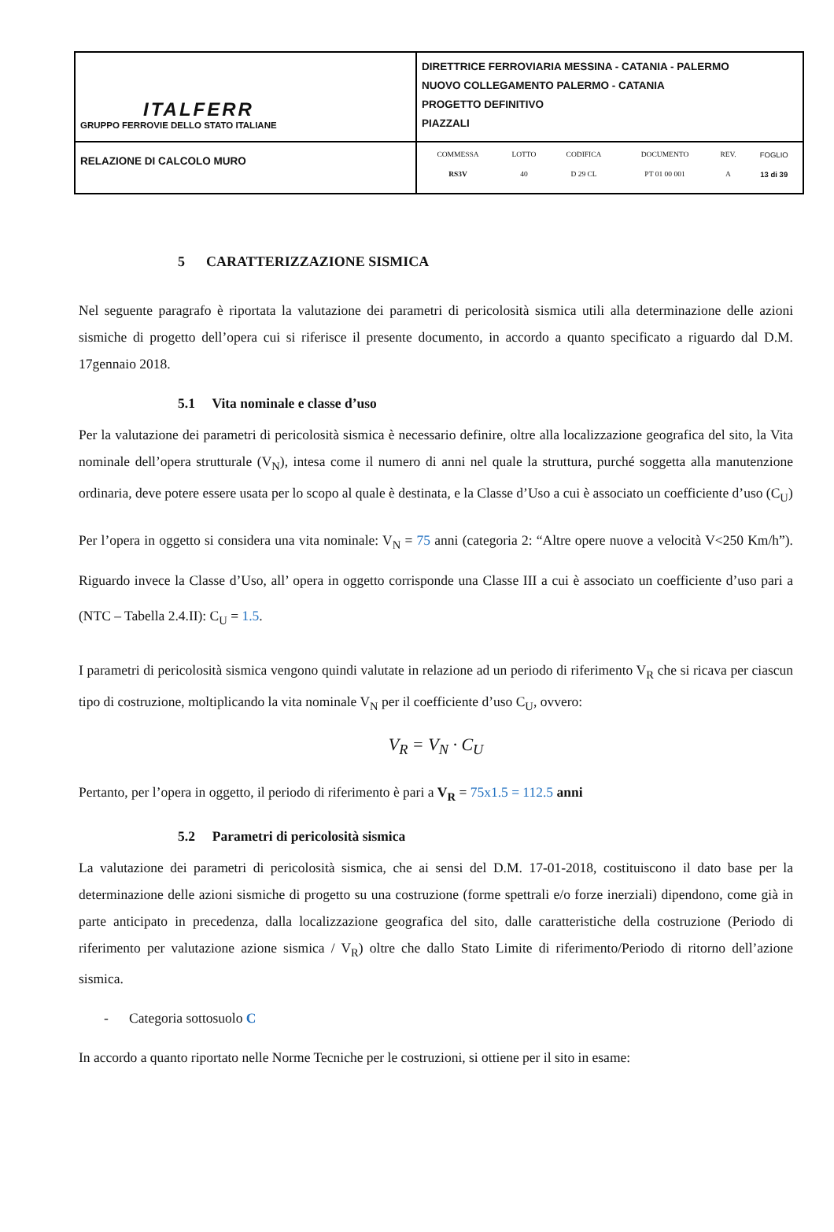| ITALFERR GRUPPO FERROVIE DELLO STATO ITALIANE | DIRETTRICE FERROVIARIA MESSINA - CATANIA - PALERMO NUOVO COLLEGAMENTO PALERMO - CATANIA PROGETTO DEFINITIVO PIAZZALI |
| RELAZIONE DI CALCOLO MURO | / COMMESSA / LOTTO / CODIFICA / DOCUMENTO / REV. / FOGLIO / / RS3V / 40 / D 29 CL / PT 01 00 001 / A / 13 di 39 / |
5 CARATTERIZZAZIONE SISMICA
Nel seguente paragrafo è riportata la valutazione dei parametri di pericolosità sismica utili alla determinazione delle azioni sismiche di progetto dell’opera cui si riferisce il presente documento, in accordo a quanto specificato a riguardo dal D.M. 17gennaio 2018.
5.1 Vita nominale e classe d’uso
Per la valutazione dei parametri di pericolosità sismica è necessario definire, oltre alla localizzazione geografica del sito, la Vita nominale dell’opera strutturale (V<sub>N</sub>), intesa come il numero di anni nel quale la struttura, purché soggetta alla manutenzione ordinaria, deve potere essere usata per lo scopo al quale è destinata, e la Classe d’Uso a cui è associato un coefficiente d’uso (C<sub>U</sub>)
Per l’opera in oggetto si considera una vita nominale: V<sub>N</sub> = 75 anni (categoria 2: “Altre opere nuove a velocità V<250 Km/h”). Riguardo invece la Classe d’Uso, all’ opera in oggetto corrisponde una Classe III a cui è associato un coefficiente d’uso pari a (NTC – Tabella 2.4.II): C<sub>U</sub> = 1.5.
I parametri di pericolosità sismica vengono quindi valutate in relazione ad un periodo di riferimento V<sub>R</sub> che si ricava per ciascun tipo di costruzione, moltiplicando la vita nominale V<sub>N</sub> per il coefficiente d’uso C<sub>U</sub>, ovvero:
V<sub>R</sub> = V<sub>N</sub> · C<sub>U</sub>
Pertanto, per l’opera in oggetto, il periodo di riferimento è pari a V<sub>R</sub> = 75x1.5 = 112.5 anni
5.2 Parametri di pericolosità sismica
La valutazione dei parametri di pericolosità sismica, che ai sensi del D.M. 17-01-2018, costituiscono il dato base per la determinazione delle azioni sismiche di progetto su una costruzione (forme spettrali e/o forze inerziali) dipendono, come già in parte anticipato in precedenza, dalla localizzazione geografica del sito, dalle caratteristiche della costruzione (Periodo di riferimento per valutazione azione sismica / V<sub>R</sub>) oltre che dallo Stato Limite di riferimento/Periodo di ritorno dell’azione sismica.
- Categoria sottosuolo C
In accordo a quanto riportato nelle Norme Tecniche per le costruzioni, si ottiene per il sito in esame: